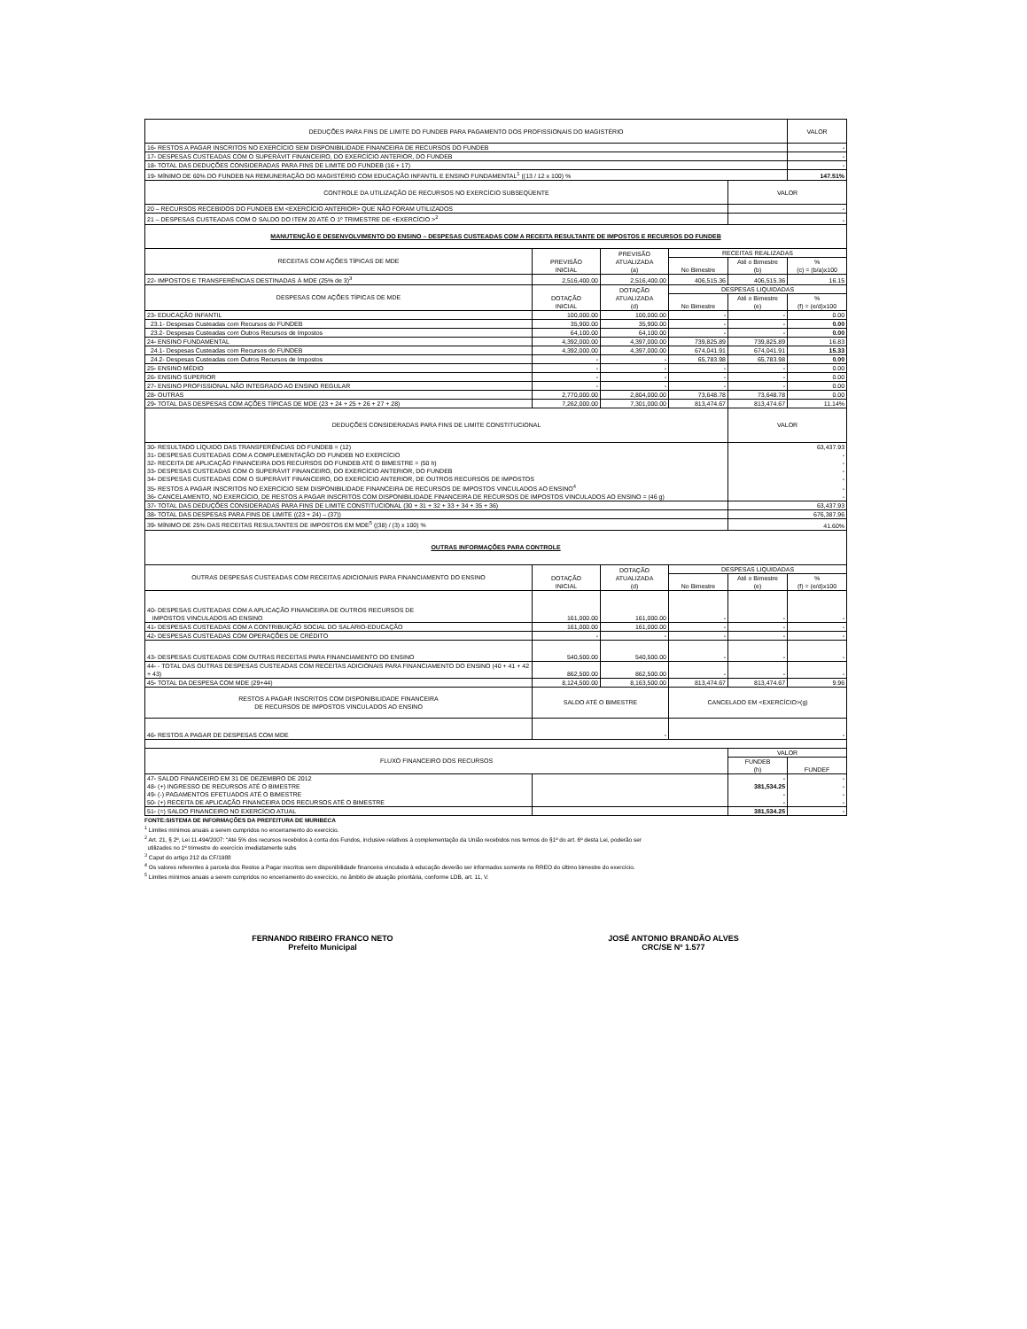| DEDUÇÕES PARA FINS DE LIMITE DO FUNDEB PARA PAGAMENTO DOS PROFISSIONAIS DO MAGISTÉRIO | | | | | VALOR |
| --- | --- | --- | --- | --- | --- |
| 16- RESTOS A PAGAR INSCRITOS NO EXERCÍCIO SEM DISPONIBILIDADE FINANCEIRA DE RECURSOS DO FUNDEB | | | | | - |
| 17- DESPESAS CUSTEADAS COM O SUPERÁVIT FINANCEIRO, DO EXERCÍCIO ANTERIOR, DO FUNDEB | | | | | - |
| 18- TOTAL DAS DEDUÇÕES CONSIDERADAS PARA FINS DE LIMITE DO FUNDEB (16 + 17) | | | | | - |
| 19- MÍNIMO DE 60% DO FUNDEB NA REMUNERAÇÃO DO MAGISTÉRIO COM EDUCAÇÃO INFANTIL E ENSINO FUNDAMENTAL<sup>1</sup> ((13 / 12 x 100) % | | | | | 147.51% |
| CONTROLE DA UTILIZAÇÃO DE RECURSOS NO EXERCÍCIO SUBSEQÜENTE | | | | VALOR | |
| 20 – RECURSOS RECEBIDOS DO FUNDEB EM <EXERCÍCIO ANTERIOR> QUE NÃO FORAM UTILIZADOS | | | | - | |
| 21 – DESPESAS CUSTEADAS COM O SALDO DO ITEM 20 ATÉ O 1º TRIMESTRE DE <EXERCÍCIO ><sup>2</sup> | | | | - | |
| MANUTENÇÃO E DESENVOLVIMENTO DO ENSINO – DESPESAS CUSTEADAS COM A RECEITA RESULTANTE DE IMPOSTOS E RECURSOS DO FUNDEB | | | | | |
| RECEITAS COM AÇÕES TÍPICAS DE MDE | PREVISÃO INICIAL | PREVISÃO ATUALIZADA (a) | RECEITAS REALIZADAS | | |
| | | | No Bimestre | Até o Bimestre (b) | % (c) = (b/a)x100 |
| 22- IMPOSTOS E TRANSFERÊNCIAS DESTINADAS À MDE (25% de 3)<sup>3</sup> | 2,516,400.00 | 2,516,400.00 | 406,515.36 | 406,515.36 | 16.15 |
| DESPESAS COM AÇÕES TÍPICAS DE MDE | DOTAÇÃO INICIAL | DOTAÇÃO ATUALIZADA (d) | DESPESAS LIQUIDADAS | | |
| | | | No Bimestre | Até o Bimestre (e) | % (f) = (e/d)x100 |
| 23- EDUCAÇÃO INFANTIL | 100,000.00 | 100,000.00 | - | - | 0.00 |
| 23.1- Despesas Custeadas com Recursos do FUNDEB | 35,900.00 | 35,900.00 | - | - | 0.00 |
| 23.2- Despesas Custeadas com Outros Recursos de Impostos | 64,100.00 | 64,100.00 | - | - | 0.00 |
| 24- ENSINO FUNDAMENTAL | 4,392,000.00 | 4,397,000.00 | 739,825.89 | 739,825.89 | 16.83 |
| 24.1- Despesas Custeadas com Recursos do FUNDEB | 4,392,000.00 | 4,397,000.00 | 674,041.91 | 674,041.91 | 15.33 |
| 24.2- Despesas Custeadas com Outros Recursos de Impostos | - | - | 65,783.98 | 65,783.98 | 0.00 |
| 25- ENSINO MÉDIO | - | - | - | - | 0.00 |
| 26- ENSINO SUPERIOR | - | - | - | - | 0.00 |
| 27- ENSINO PROFISSIONAL NÃO INTEGRADO AO ENSINO REGULAR | - | - | - | - | 0.00 |
| 28- OUTRAS | 2,770,000.00 | 2,804,000.00 | 73,648.78 | 73,648.78 | 0.00 |
| 29- TOTAL DAS DESPESAS COM AÇÕES TÍPICAS DE MDE (23 + 24 + 25 + 26 + 27 + 28) | 7,262,000.00 | 7,301,000.00 | 813,474.67 | 813,474.67 | 11.14% |
| DEDUÇÕES CONSIDERADAS PARA FINS DE LIMITE CONSTITUCIONAL | | | | VALOR | |
| 30- RESULTADO LÍQUIDO DAS TRANSFERÊNCIAS DO FUNDEB = (12) | | | | 63,437.93 | |
| 31- DESPESAS CUSTEADAS COM A COMPLEMENTAÇÃO DO FUNDEB NO EXERCÍCIO | | | | - | |
| 32- RECEITA DE APLICAÇÃO FINANCEIRA DOS RECURSOS DO FUNDEB ATÉ O BIMESTRE = (50 h) | | | | - | |
| 33- DESPESAS CUSTEADAS COM O SUPERÁVIT FINANCEIRO, DO EXERCÍCIO ANTERIOR, DO FUNDEB | | | | - | |
| 34- DESPESAS CUSTEADAS COM O SUPERÁVIT FINANCEIRO, DO EXERCÍCIO ANTERIOR, DE OUTROS RECURSOS DE IMPOSTOS | | | | - | |
| 35- RESTOS A PAGAR INSCRITOS NO EXERCÍCIO SEM DISPONIBILIDADE FINANCEIRA DE RECURSOS DE IMPOSTOS VINCULADOS AO ENSINO<sup>4</sup> | | | | - | |
| 36- CANCELAMENTO, NO EXERCÍCIO, DE RESTOS A PAGAR INSCRITOS COM DISPONIBILIDADE FINANCEIRA DE RECURSOS DE IMPOSTOS VINCULADOS AO ENSINO = (46 g) | | | | - | |
| 37- TOTAL DAS DEDUÇÕES CONSIDERADAS PARA FINS DE LIMITE CONSTITUCIONAL (30 + 31 + 32 + 33 + 34 + 35 + 36) | | | | 63,437.93 | |
| 38- TOTAL DAS DESPESAS PARA FINS DE LIMITE ((23 + 24) – (37)) | | | | 676,387.96 | |
| 39- MÍNIMO DE 25% DAS RECEITAS RESULTANTES DE IMPOSTOS EM MDE<sup>5</sup> ((38) / (3) x 100) % | | | | 41.60% | |
| OUTRAS INFORMAÇÕES PARA CONTROLE | | | | | |
| OUTRAS DESPESAS CUSTEADAS COM RECEITAS ADICIONAIS PARA FINANCIAMENTO DO ENSINO | DOTAÇÃO INICIAL | DOTAÇÃO ATUALIZADA (d) | DESPESAS LIQUIDADAS | | |
| | | | No Bimestre | Até o Bimestre (e) | % (f) = (e/d)x100 |
| 40- DESPESAS CUSTEADAS COM A APLICAÇÃO FINANCEIRA DE OUTROS RECURSOS DE IMPOSTOS VINCULADOS AO ENSINO | 161,000.00 | 161,000.00 | - | - | - |
| 41- DESPESAS CUSTEADAS COM A CONTRIBUIÇÃO SOCIAL DO SALÁRIO-EDUCAÇÃO | 161,000.00 | 161,000.00 | - | - | - |
| 42- DESPESAS CUSTEADAS COM OPERAÇÕES DE CRÉDITO | - | - | - | - | - |
| 43- DESPESAS CUSTEADAS COM OUTRAS RECEITAS PARA FINANCIAMENTO DO ENSINO | 540,500.00 | 540,500.00 | - | - | - |
| 44- - TOTAL DAS OUTRAS DESPESAS CUSTEADAS COM RECEITAS ADICIONAIS PARA FINANCIAMENTO DO ENSINO (40 + 41 + 42 + 43) | 862,500.00 | 862,500.00 | - | - | - |
| 45- TOTAL DA DESPESA COM MDE (29+44) | 8,124,500.00 | 8,163,500.00 | 813,474.67 | 813,474.67 | 9.96 |
| RESTOS A PAGAR INSCRITOS COM DISPONIBILIDADE FINANCEIRA DE RECURSOS DE IMPOSTOS VINCULADOS AO ENSINO | SALDO ATÉ O BIMESTRE | | CANCELADO EM <EXERCÍCIO>(g) | | |
| 46- RESTOS A PAGAR DE DESPESAS COM MDE | - | | - | | |
| FLUXO FINANCEIRO DOS RECURSOS | | | | VALOR | |
| | | | | FUNDEB (h) | FUNDEF |
| 47- SALDO FINANCEIRO EM 31 DE DEZEMBRO DE 2012 | | | | - | - |
| 48- (+) INGRESSO DE RECURSOS ATÉ O BIMESTRE | | | | 381,534.25 | - |
| 49- (-) PAGAMENTOS EFETUADOS ATÉ O BIMESTRE | | | | - | - |
| 50- (+) RECEITA DE APLICAÇÃO FINANCEIRA DOS RECURSOS ATÉ O BIMESTRE | | | | - | - |
| 51- (=) SALDO FINANCEIRO NO EXERCÍCIO ATUAL | | | | 381,534.25 | - |
FONTE:SISTEMA DE INFORMAÇÕES DA PREFEITURA DE MURIBECA
<sup>1</sup> Limites mínimos anuais a serem cumpridos no encerramento do exercício.
<sup>2</sup> Art. 21, § 2º, Lei 11.494/2007: “Até 5% dos recursos recebidos à conta dos Fundos, inclusive relativos à complementação da União recebidos nos termos do §1º do art. 6º desta Lei, poderão ser
utilizados no 1º trimestre do exercício imediatamente subs
<sup>3</sup> Caput do artigo 212 da CF/1988
<sup>4</sup> Os valores referentes à parcela dos Restos a Pagar inscritos sem disponibilidade financeira vinculada à educação deverão ser informados somente no RREO do último bimestre do exercício.
<sup>5</sup> Limites mínimos anuais a serem cumpridos no encerramento do exercício, no âmbito de atuação prioritária, conforme LDB, art. 11, V.
FERNANDO RIBEIRO FRANCO NETO
Prefeito Municipal
JOSÉ ANTONIO BRANDÃO ALVES
CRC/SE Nº 1.577